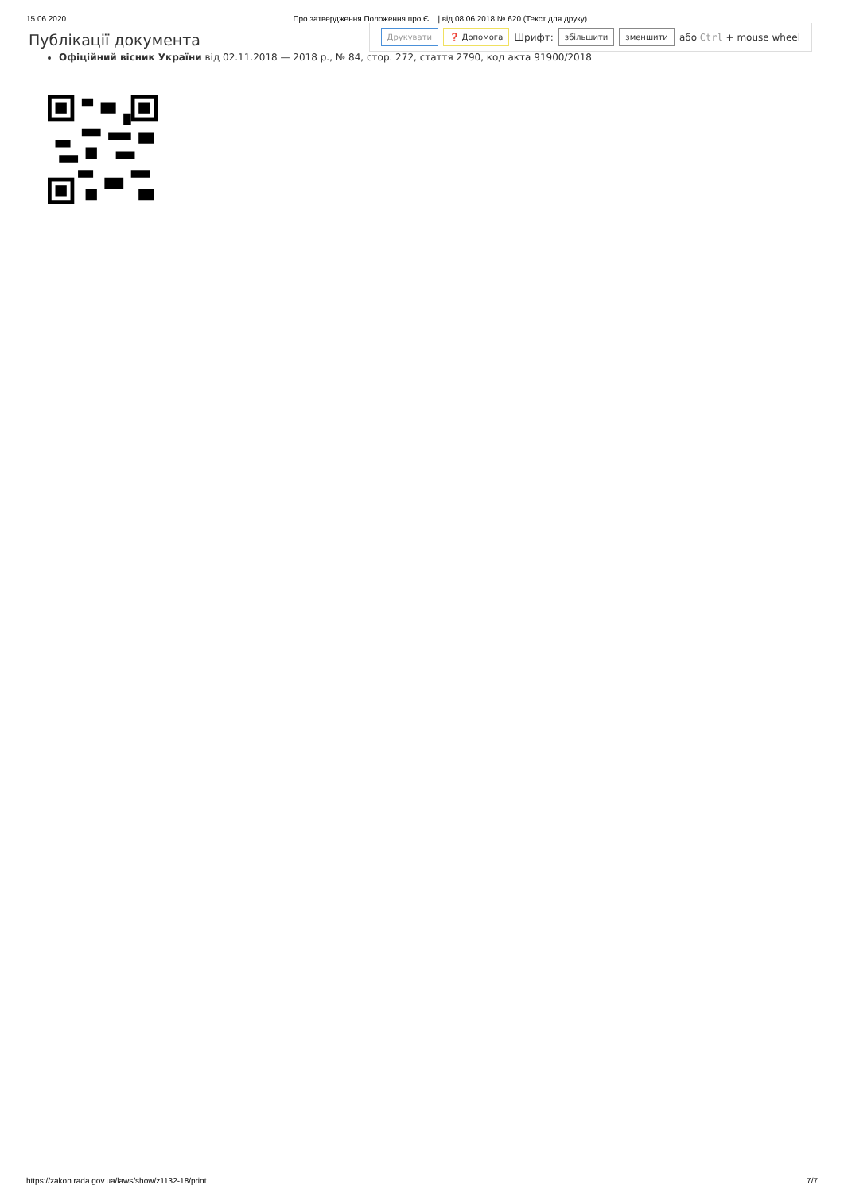15.06.2020 Про затвердження Положення про Є... | від 08.06.2018 № 620 (Текст для друку)
Публікації документа
Друкувати ❓ Допомога Шрифт: збільшити зменшити або Ctrl + mouse wheel
Офіційний вісник України від 02.11.2018 — 2018 р., № 84, стор. 272, стаття 2790, код акта 91900/2018
https://zakon.rada.gov.ua/laws/show/z1132-18/print 7/7